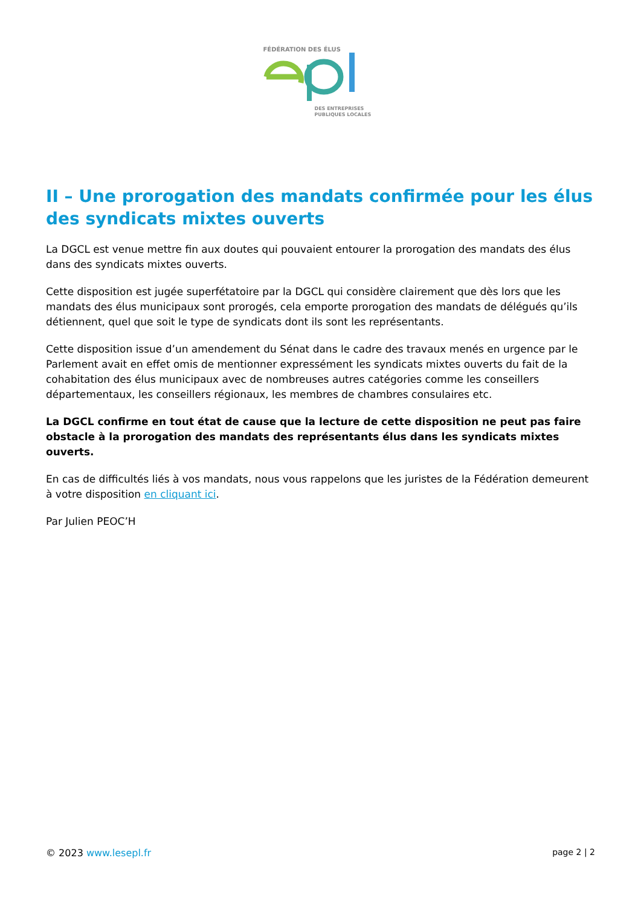FÉDÉRATION DES ÉLUS
DES ENTREPRISES
PUBLIQUES LOCALES
II – Une prorogation des mandats confirmée pour les élus des syndicats mixtes ouverts
La DGCL est venue mettre fin aux doutes qui pouvaient entourer la prorogation des mandats des élus dans des syndicats mixtes ouverts.
Cette disposition est jugée superfétatoire par la DGCL qui considère clairement que dès lors que les mandats des élus municipaux sont prorogés, cela emporte prorogation des mandats de délégués qu’ils détiennent, quel que soit le type de syndicats dont ils sont les représentants.
Cette disposition issue d’un amendement du Sénat dans le cadre des travaux menés en urgence par le Parlement avait en effet omis de mentionner expressément les syndicats mixtes ouverts du fait de la cohabitation des élus municipaux avec de nombreuses autres catégories comme les conseillers départementaux, les conseillers régionaux, les membres de chambres consulaires etc.
La DGCL confirme en tout état de cause que la lecture de cette disposition ne peut pas faire obstacle à la prorogation des mandats des représentants élus dans les syndicats mixtes ouverts.
En cas de difficultés liés à vos mandats, nous vous rappelons que les juristes de la Fédération demeurent à votre disposition en cliquant ici.
Par Julien PEOC’H
© 2023 www.lesepl.fr page 2 | 2